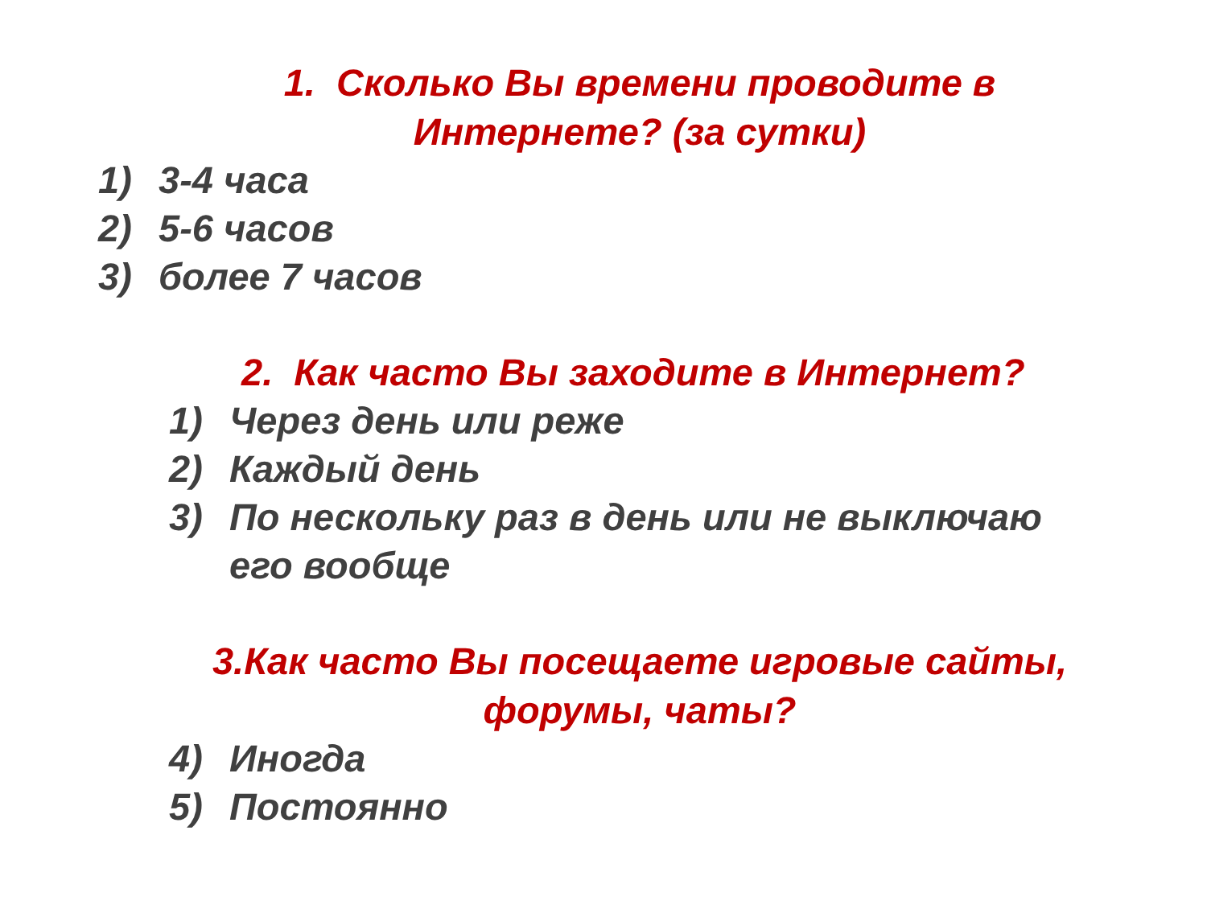1. Сколько Вы времени проводите в
Интернете? (за сутки)
1) 3-4 часа
2) 5-6 часов
3) более 7 часов
2. Как часто Вы заходите в Интернет?
1) Через день или реже
2) Каждый день
3) По нескольку раз в день или не выключаю его вообще
3.Как часто Вы посещаете игровые сайты,
форумы, чаты?
4) Иногда
5) Постоянно